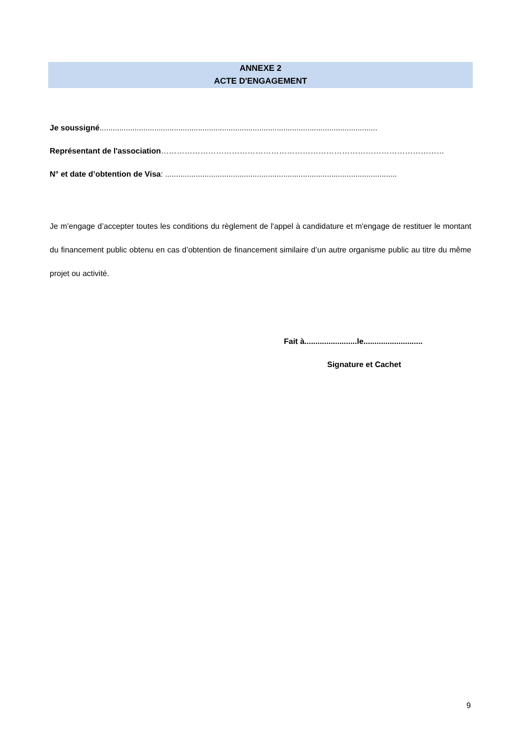ANNEXE 2
ACTE D'ENGAGEMENT
Je soussigné...............................................................................................................................
Représentant de l'association………………………………………………………………………………………………
N° et date d’obtention de Visa: ..........................................................................................................
Je m’engage d’accepter toutes les conditions du règlement de l'appel à candidature et m'engage de restituer le montant du financement public obtenu en cas d’obtention de financement similaire d’un autre organisme public au titre du même projet ou activité.
Fait à........................le...........................
Signature et Cachet
9